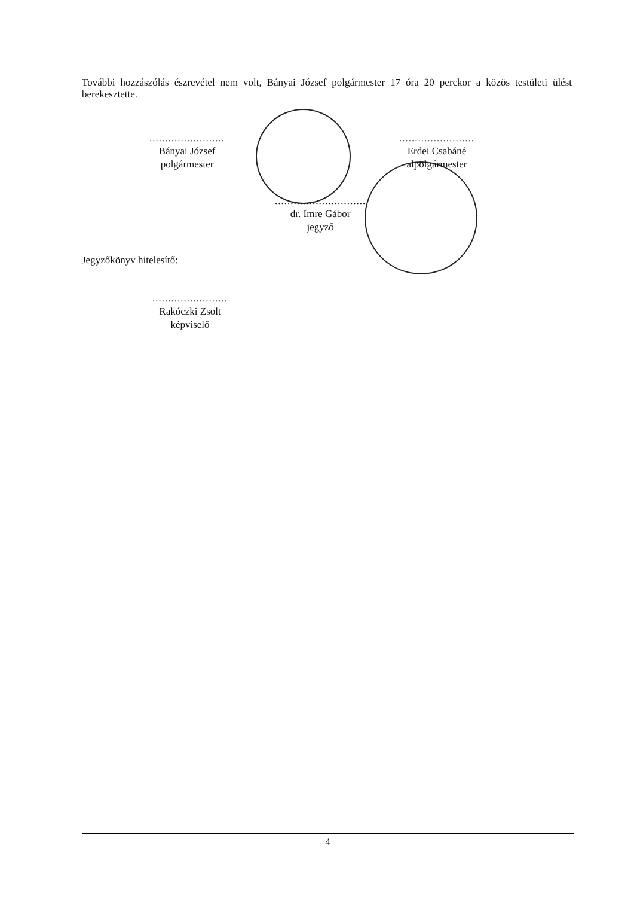További hozzászólás észrevétel nem volt, Bányai József polgármester 17 óra 20 perckor a közös testületi ülést berekesztette.
........................
Bányai József
polgármester
........................
Erdei Csabáné
alpolgármester
.............................
dr. Imre Gábor
jegyző
Jegyzőkönyv hitelesítő:
........................
Rakóczki Zsolt
képviselő
4